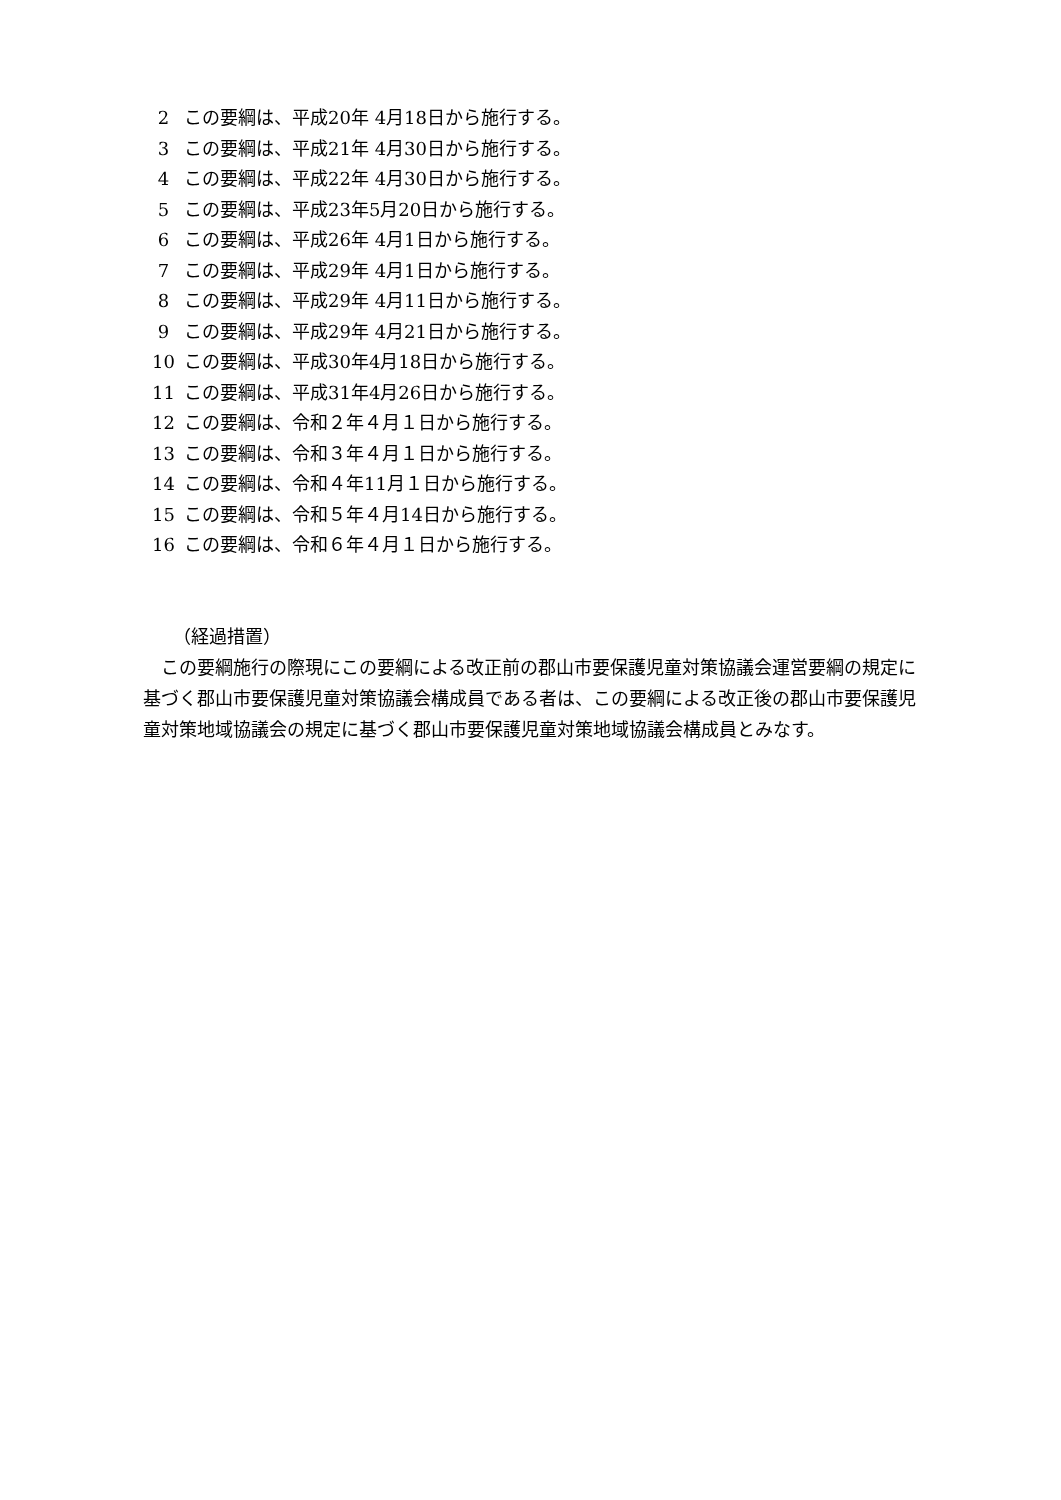2 この要綱は、平成20年 4月18日から施行する。
3 この要綱は、平成21年 4月30日から施行する。
4 この要綱は、平成22年 4月30日から施行する。
5 この要綱は、平成23年5月20日から施行する。
6 この要綱は、平成26年 4月1日から施行する。
7 この要綱は、平成29年 4月1日から施行する。
8 この要綱は、平成29年 4月11日から施行する。
9 この要綱は、平成29年 4月21日から施行する。
10 この要綱は、平成30年4月18日から施行する。
11 この要綱は、平成31年4月26日から施行する。
12 この要綱は、令和２年４月１日から施行する。
13 この要綱は、令和３年４月１日から施行する。
14 この要綱は、令和４年11月１日から施行する。
15 この要綱は、令和５年４月14日から施行する。
16 この要綱は、令和６年４月１日から施行する。
（経過措置）
この要綱施行の際現にこの要綱による改正前の郡山市要保護児童対策協議会運営要綱の規定に基づく郡山市要保護児童対策協議会構成員である者は、この要綱による改正後の郡山市要保護児童対策地域協議会の規定に基づく郡山市要保護児童対策地域協議会構成員とみなす。